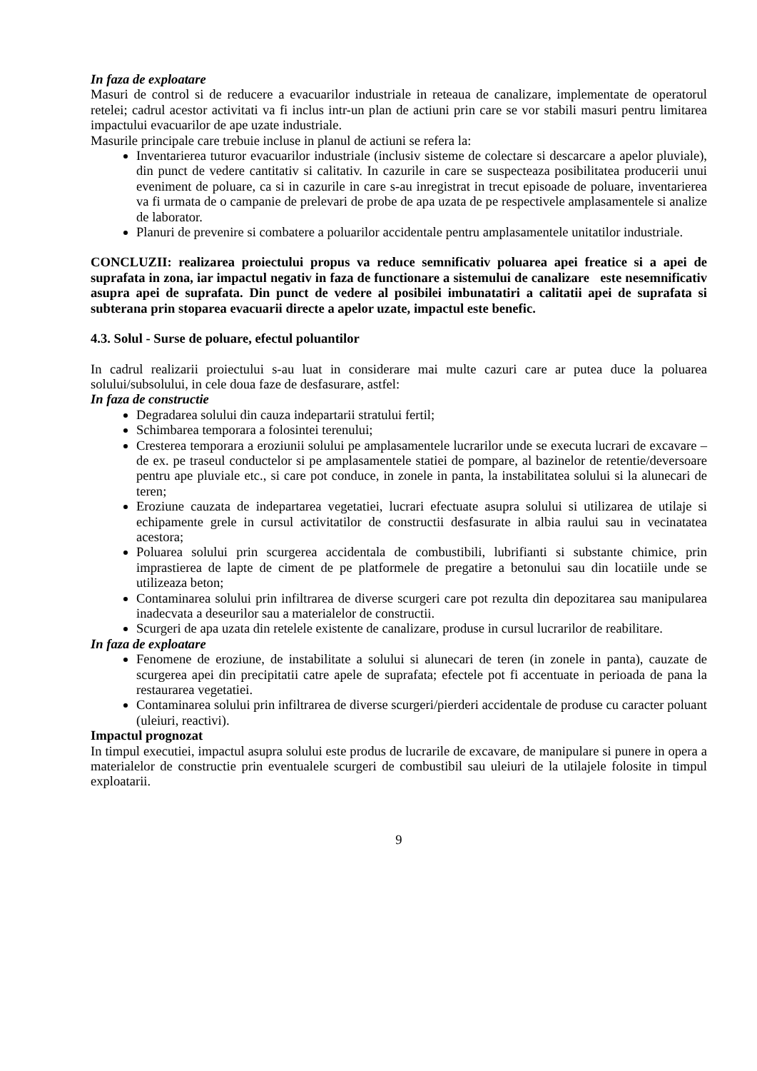In faza de exploatare
Masuri de control si de reducere a evacuarilor industriale in reteaua de canalizare, implementate de operatorul retelei; cadrul acestor activitati va fi inclus intr-un plan de actiuni prin care se vor stabili masuri pentru limitarea impactului evacuarilor de ape uzate industriale.
Masurile principale care trebuie incluse in planul de actiuni se refera la:
Inventarierea tuturor evacuarilor industriale (inclusiv sisteme de colectare si descarcare a apelor pluviale), din punct de vedere cantitativ si calitativ. In cazurile in care se suspecteaza posibilitatea producerii unui eveniment de poluare, ca si in cazurile in care s-au inregistrat in trecut episoade de poluare, inventarierea va fi urmata de o campanie de prelevari de probe de apa uzata de pe respectivele amplasamentele si analize de laborator.
Planuri de prevenire si combatere a poluarilor accidentale pentru amplasamentele unitatilor industriale.
CONCLUZII: realizarea proiectului propus va reduce semnificativ poluarea apei freatice si a apei de suprafata in zona, iar impactul negativ in faza de functionare a sistemului de canalizare este nesemnificativ asupra apei de suprafata. Din punct de vedere al posibilei imbunatatiri a calitatii apei de suprafata si subterana prin stoparea evacuarii directe a apelor uzate, impactul este benefic.
4.3. Solul - Surse de poluare, efectul poluantilor
In cadrul realizarii proiectului s-au luat in considerare mai multe cazuri care ar putea duce la poluarea solului/subsolului, in cele doua faze de desfasurare, astfel:
In faza de constructie
Degradarea solului din cauza indepartarii stratului fertil;
Schimbarea temporara a folosintei terenului;
Cresterea temporara a eroziunii solului pe amplasamentele lucrarilor unde se executa lucrari de excavare – de ex. pe traseul conductelor si pe amplasamentele statiei de pompare, al bazinelor de retentie/deversoare pentru ape pluviale etc., si care pot conduce, in zonele in panta, la instabilitatea solului si la alunecari de teren;
Eroziune cauzata de indepartarea vegetatiei, lucrari efectuate asupra solului si utilizarea de utilaje si echipamente grele in cursul activitatilor de constructii desfasurate in albia raului sau in vecinatatea acestora;
Poluarea solului prin scurgerea accidentala de combustibili, lubrifianti si substante chimice, prin imprastierea de lapte de ciment de pe platformele de pregatire a betonului sau din locatiile unde se utilizeaza beton;
Contaminarea solului prin infiltrarea de diverse scurgeri care pot rezulta din depozitarea sau manipularea inadecvata a deseurilor sau a materialelor de constructii.
Scurgeri de apa uzata din retelele existente de canalizare, produse in cursul lucrarilor de reabilitare.
In faza de exploatare
Fenomene de eroziune, de instabilitate a solului si alunecari de teren (in zonele in panta), cauzate de scurgerea apei din precipitatii catre apele de suprafata; efectele pot fi accentuate in perioada de pana la restaurarea vegetatiei.
Contaminarea solului prin infiltrarea de diverse scurgeri/pierderi accidentale de produse cu caracter poluant (uleiuri, reactivi).
Impactul prognozat
In timpul executiei, impactul asupra solului este produs de lucrarile de excavare, de manipulare si punere in opera a materialelor de constructie prin eventualele scurgeri de combustibil sau uleiuri de la utilajele folosite in timpul exploatarii.
9